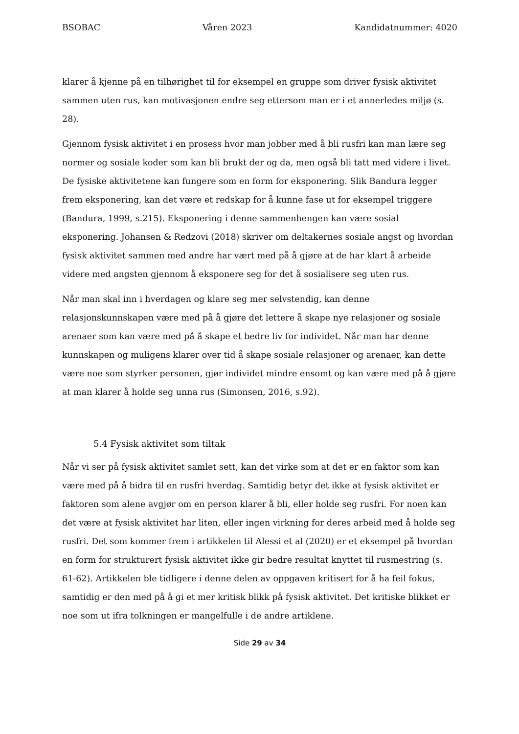BSOBAC Våren 2023 Kandidatnummer: 4020
klarer å kjenne på en tilhørighet til for eksempel en gruppe som driver fysisk aktivitet sammen uten rus, kan motivasjonen endre seg ettersom man er i et annerledes miljø (s. 28).
Gjennom fysisk aktivitet i en prosess hvor man jobber med å bli rusfri kan man lære seg normer og sosiale koder som kan bli brukt der og da, men også bli tatt med videre i livet. De fysiske aktivitetene kan fungere som en form for eksponering. Slik Bandura legger frem eksponering, kan det være et redskap for å kunne fase ut for eksempel triggere (Bandura, 1999, s.215). Eksponering i denne sammenhengen kan være sosial eksponering. Johansen & Redzovi (2018) skriver om deltakernes sosiale angst og hvordan fysisk aktivitet sammen med andre har vært med på å gjøre at de har klart å arbeide videre med angsten gjennom å eksponere seg for det å sosialisere seg uten rus.
Når man skal inn i hverdagen og klare seg mer selvstendig, kan denne relasjonskunnskapen være med på å gjøre det lettere å skape nye relasjoner og sosiale arenaer som kan være med på å skape et bedre liv for individet. Når man har denne kunnskapen og muligens klarer over tid å skape sosiale relasjoner og arenaer, kan dette være noe som styrker personen, gjør individet mindre ensomt og kan være med på å gjøre at man klarer å holde seg unna rus (Simonsen, 2016, s.92).
5.4 Fysisk aktivitet som tiltak
Når vi ser på fysisk aktivitet samlet sett, kan det virke som at det er en faktor som kan være med på å bidra til en rusfri hverdag. Samtidig betyr det ikke at fysisk aktivitet er faktoren som alene avgjør om en person klarer å bli, eller holde seg rusfri. For noen kan det være at fysisk aktivitet har liten, eller ingen virkning for deres arbeid med å holde seg rusfri. Det som kommer frem i artikkelen til Alessi et al (2020) er et eksempel på hvordan en form for strukturert fysisk aktivitet ikke gir bedre resultat knyttet til rusmestring (s. 61-62). Artikkelen ble tidligere i denne delen av oppgaven kritisert for å ha feil fokus, samtidig er den med på å gi et mer kritisk blikk på fysisk aktivitet. Det kritiske blikket er noe som ut ifra tolkningen er mangelfulle i de andre artiklene.
Side 29 av 34